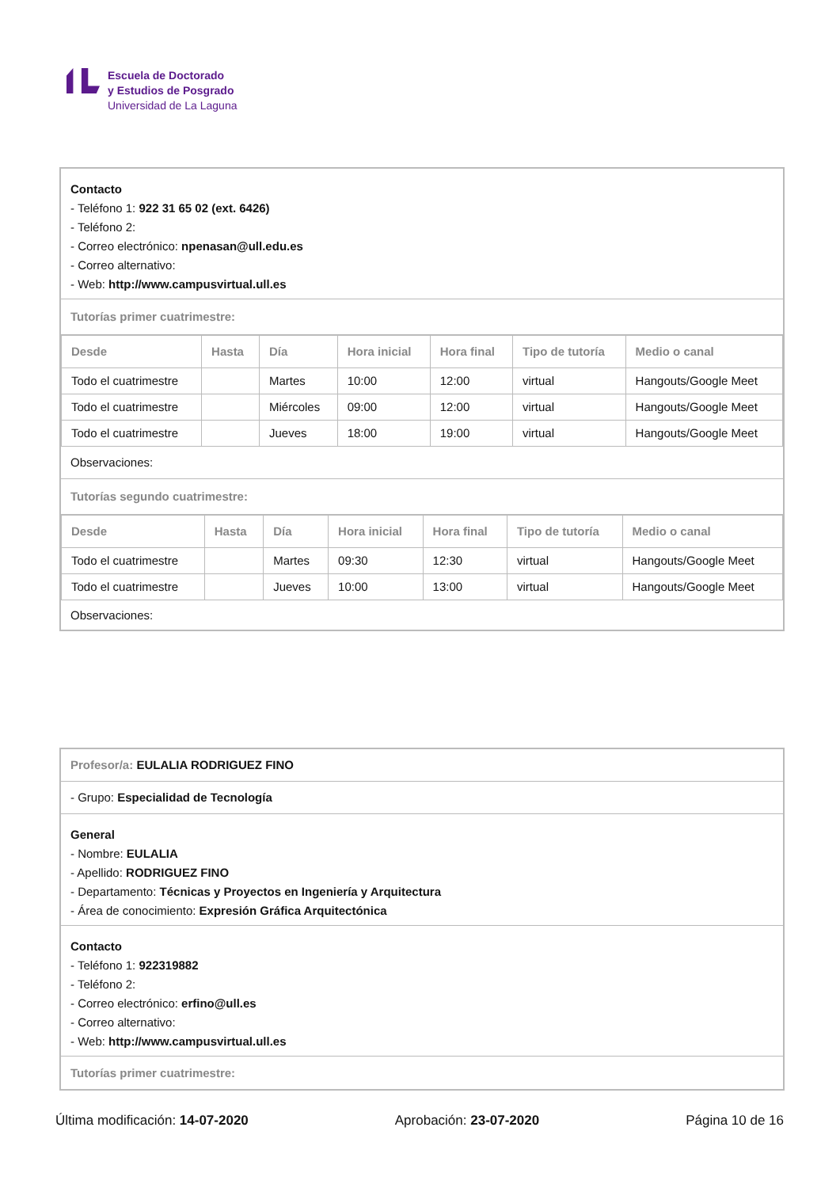Escuela de Doctorado
y Estudios de Posgrado
Universidad de La Laguna
Contacto
- Teléfono 1: 922 31 65 02 (ext. 6426)
- Teléfono 2:
- Correo electrónico: npenasan@ull.edu.es
- Correo alternativo:
- Web: http://www.campusvirtual.ull.es
Tutorías primer cuatrimestre:
| Desde | Hasta | Día | Hora inicial | Hora final | Tipo de tutoría | Medio o canal |
| --- | --- | --- | --- | --- | --- | --- |
| Todo el cuatrimestre | | Martes | 10:00 | 12:00 | virtual | Hangouts/Google Meet |
| Todo el cuatrimestre | | Miércoles | 09:00 | 12:00 | virtual | Hangouts/Google Meet |
| Todo el cuatrimestre | | Jueves | 18:00 | 19:00 | virtual | Hangouts/Google Meet |
Observaciones:
Tutorías segundo cuatrimestre:
| Desde | Hasta | Día | Hora inicial | Hora final | Tipo de tutoría | Medio o canal |
| --- | --- | --- | --- | --- | --- | --- |
| Todo el cuatrimestre | | Martes | 09:30 | 12:30 | virtual | Hangouts/Google Meet |
| Todo el cuatrimestre | | Jueves | 10:00 | 13:00 | virtual | Hangouts/Google Meet |
Observaciones:
Profesor/a: EULALIA RODRIGUEZ FINO
- Grupo: Especialidad de Tecnología
General
- Nombre: EULALIA
- Apellido: RODRIGUEZ FINO
- Departamento: Técnicas y Proyectos en Ingeniería y Arquitectura
- Área de conocimiento: Expresión Gráfica Arquitectónica
Contacto
- Teléfono 1: 922319882
- Teléfono 2:
- Correo electrónico: erfino@ull.es
- Correo alternativo:
- Web: http://www.campusvirtual.ull.es
Tutorías primer cuatrimestre:
Última modificación: 14-07-2020 Aprobación: 23-07-2020 Página 10 de 16